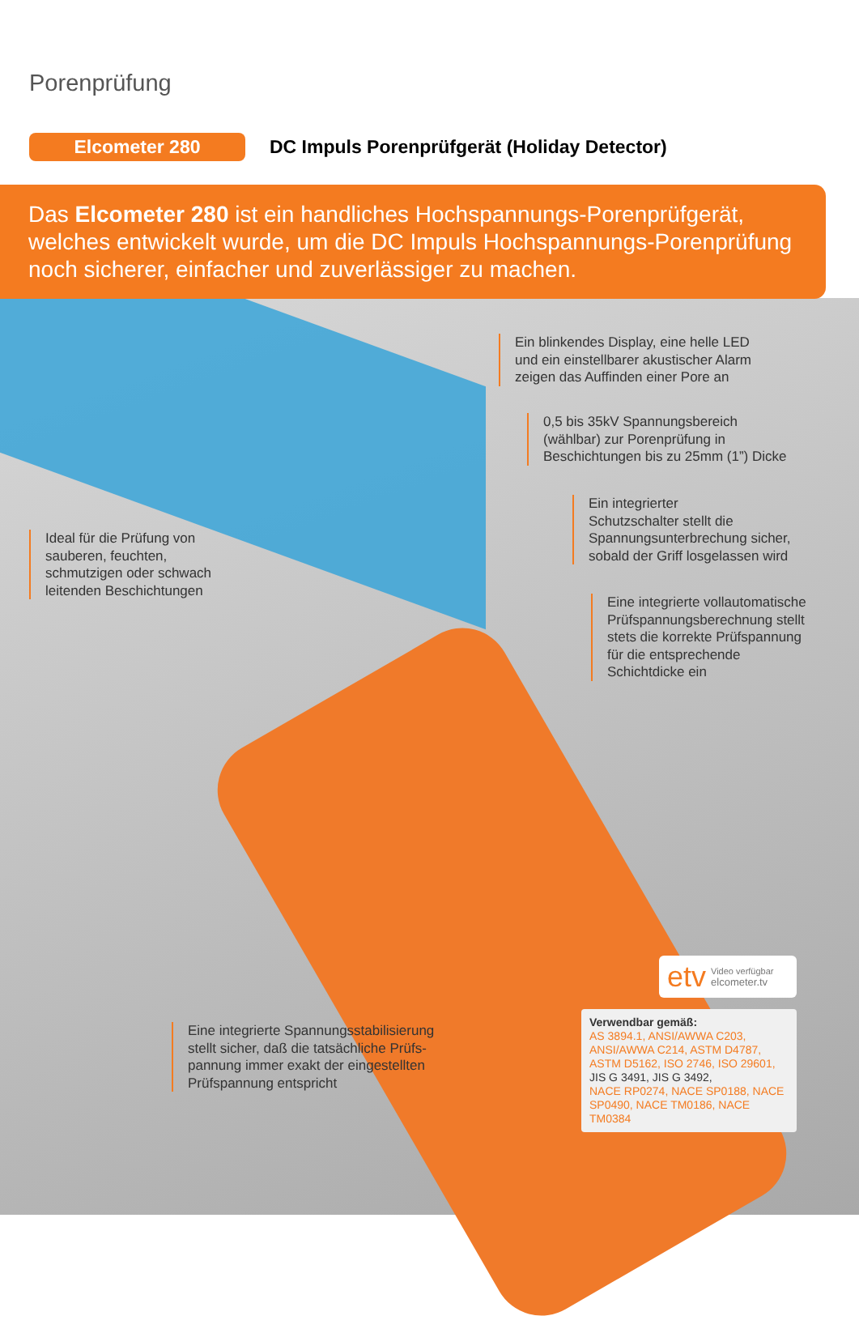Porenprüfung
Elcometer 280
DC Impuls Porenprüfgerät (Holiday Detector)
Das Elcometer 280 ist ein handliches Hochspannungs-Porenprüfgerät, welches entwickelt wurde, um die DC Impuls Hochspannungs-Porenprüfung noch sicherer, einfacher und zuverlässiger zu machen.
Ein blinkendes Display, eine helle LED
und ein einstellbarer akustischer Alarm
zeigen das Auffinden einer Pore an
0,5 bis 35kV Spannungsbereich
(wählbar) zur Porenprüfung in
Beschichtungen bis zu 25mm (1”) Dicke
Ein integrierter
Schutzschalter stellt die
Spannungsunterbrechung sicher,
sobald der Griff losgelassen wird
Ideal für die Prüfung von
sauberen, feuchten,
schmutzigen oder schwach
leitenden Beschichtungen
Eine integrierte vollautomatische
Prüfspannungsberechnung stellt
stets die korrekte Prüfspannung
für die entsprechende
Schichtdicke ein
Eine integrierte Spannungsstabilisierung
stellt sicher, daß die tatsächliche Prüfs-
pannung immer exakt der eingestellten
Prüfspannung entspricht
etv Video verfügbar
elcometer.tv
Verwendbar gemäß:
AS 3894.1, ANSI/AWWA C203, ANSI/AWWA C214, ASTM D4787, ASTM D5162, ISO 2746, ISO 29601,
JIS G 3491, JIS G 3492,
NACE RP0274, NACE SP0188, NACE SP0490, NACE TM0186, NACE TM0384